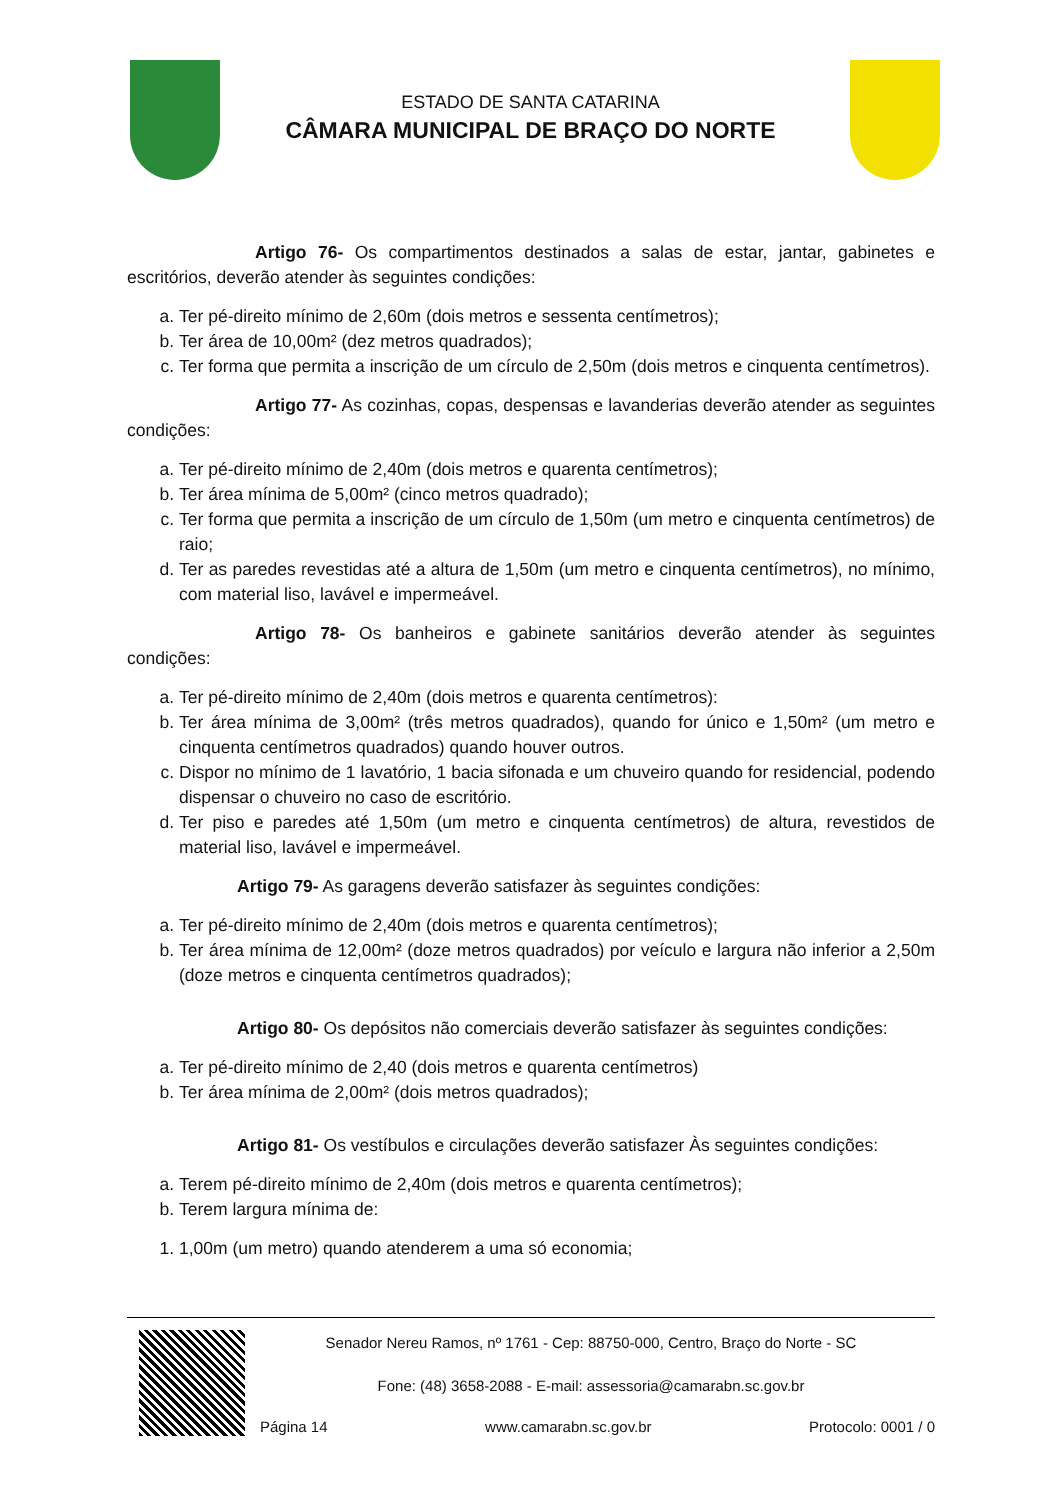ESTADO DE SANTA CATARINA
CÂMARA MUNICIPAL DE BRAÇO DO NORTE
Artigo 76- Os compartimentos destinados a salas de estar, jantar, gabinetes e escritórios, deverão atender às seguintes condições:
a. Ter pé-direito mínimo de 2,60m (dois metros e sessenta centímetros);
b. Ter área de 10,00m² (dez metros quadrados);
c. Ter forma que permita a inscrição de um círculo de 2,50m (dois metros e cinquenta centímetros).
Artigo 77- As cozinhas, copas, despensas e lavanderias deverão atender as seguintes condições:
a. Ter pé-direito mínimo de 2,40m (dois metros e quarenta centímetros);
b. Ter área mínima de 5,00m² (cinco metros quadrado);
c. Ter forma que permita a inscrição de um círculo de 1,50m (um metro e cinquenta centímetros) de raio;
d. Ter as paredes revestidas até a altura de 1,50m (um metro e cinquenta centímetros), no mínimo, com material liso, lavável e impermeável.
Artigo 78- Os banheiros e gabinete sanitários deverão atender às seguintes condições:
a. Ter pé-direito mínimo de 2,40m (dois metros e quarenta centímetros):
b. Ter área mínima de 3,00m² (três metros quadrados), quando for único e 1,50m² (um metro e cinquenta centímetros quadrados) quando houver outros.
c. Dispor no mínimo de 1 lavatório, 1 bacia sifonada e um chuveiro quando for residencial, podendo dispensar o chuveiro no caso de escritório.
d. Ter piso e paredes até 1,50m (um metro e cinquenta centímetros) de altura, revestidos de material liso, lavável e impermeável.
Artigo 79- As garagens deverão satisfazer às seguintes condições:
a. Ter pé-direito mínimo de 2,40m (dois metros e quarenta centímetros);
b. Ter área mínima de 12,00m² (doze metros quadrados) por veículo e largura não inferior a 2,50m (doze metros e cinquenta centímetros quadrados);
Artigo 80- Os depósitos não comerciais deverão satisfazer às seguintes condições:
a. Ter pé-direito mínimo de 2,40 (dois metros e quarenta centímetros)
b. Ter área mínima de 2,00m² (dois metros quadrados);
Artigo 81- Os vestíbulos e circulações deverão satisfazer Às seguintes condições:
a. Terem pé-direito mínimo de 2,40m (dois metros e quarenta centímetros);
b. Terem largura mínima de:
1. 1,00m (um metro) quando atenderem a uma só economia;
Senador Nereu Ramos, nº 1761 - Cep: 88750-000, Centro, Braço do Norte - SC
Fone: (48) 3658-2088 - E-mail: assessoria@camarabn.sc.gov.br
Página 14 www.camarabn.sc.gov.br Protocolo: 0001 / 0